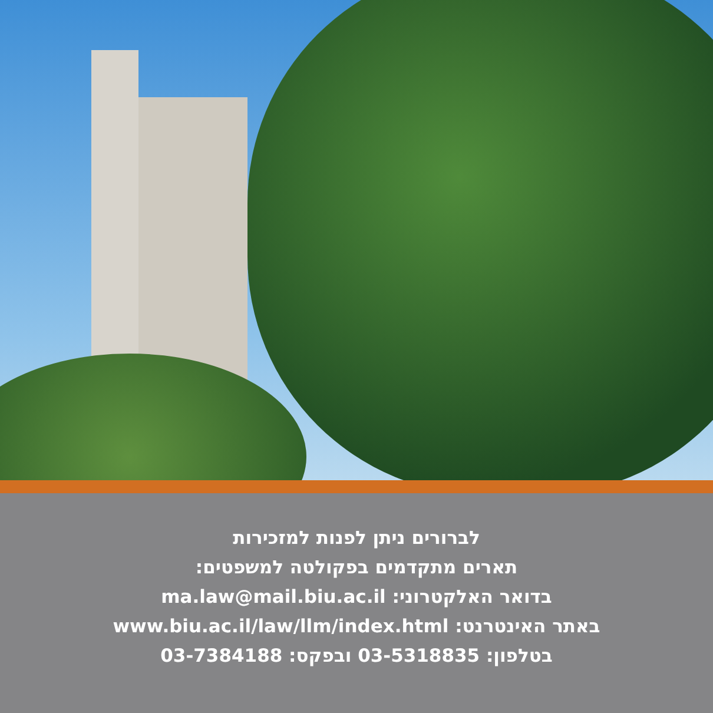לברורים ניתן לפנות למזכירות
תארים מתקדמים בפקולטה למשפטים:
בדואר האלקטרוני: ma.law@mail.biu.ac.il
באתר האינטרנט: www.biu.ac.il/law/llm/index.html
בטלפון: 03-5318835 ובפקס: 03-7384188